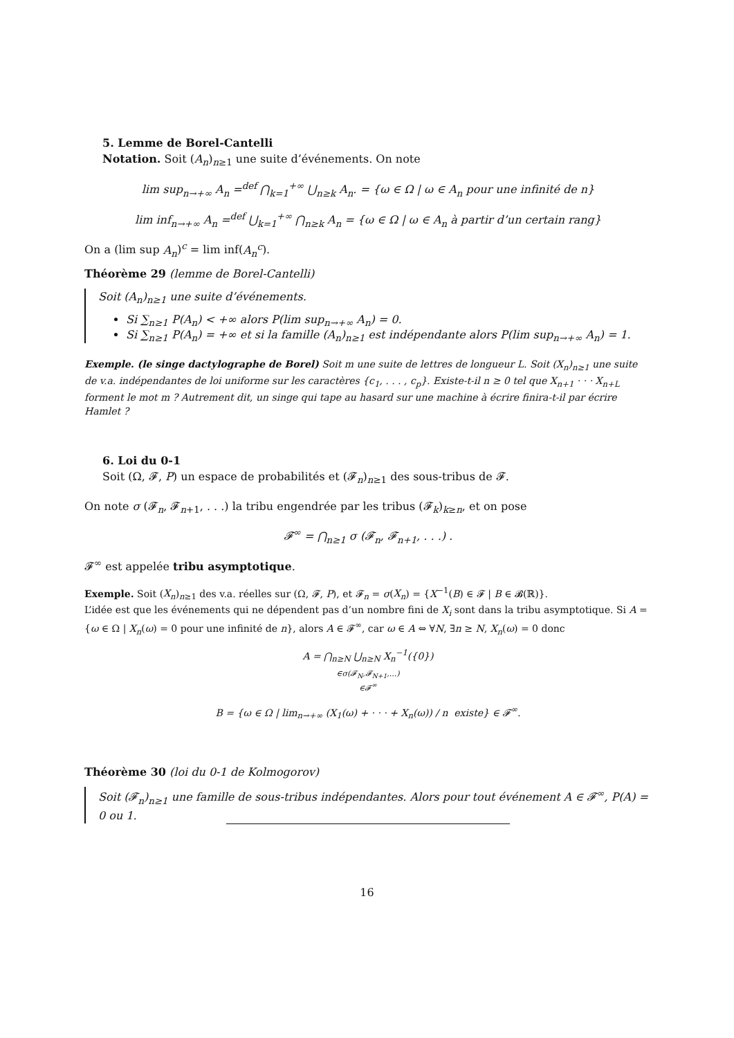5. Lemme de Borel-Cantelli
Notation. Soit (A<sub>n</sub>)<sub>n≥1</sub> une suite d’événements. On note
lim sup<sub>n→+∞</sub> A<sub>n</sub> =<sup>def</sup> ⋂<sub>k=1</sub><sup>+∞</sup> ⋃<sub>n≥k</sub> A<sub>n</sub>. = {ω ∈ Ω | ω ∈ A<sub>n</sub> pour une infinité de n}
lim inf<sub>n→+∞</sub> A<sub>n</sub> =<sup>def</sup> ⋃<sub>k=1</sub><sup>+∞</sup> ⋂<sub>n≥k</sub> A<sub>n</sub> = {ω ∈ Ω | ω ∈ A<sub>n</sub> à partir d’un certain rang}
On a (lim sup A<sub>n</sub>)<sup>c</sup> = lim inf(A<sub>n</sub><sup>c</sup>).
Théorème 29 (lemme de Borel-Cantelli)
Soit (A<sub>n</sub>)<sub>n≥1</sub> une suite d’événements.
Si ∑<sub>n≥1</sub> P(A<sub>n</sub>) < +∞ alors P(lim sup<sub>n→+∞</sub> A<sub>n</sub>) = 0.
Si ∑<sub>n≥1</sub> P(A<sub>n</sub>) = +∞ et si la famille (A<sub>n</sub>)<sub>n≥1</sub> est indépendante alors P(lim sup<sub>n→+∞</sub> A<sub>n</sub>) = 1.
Exemple. (le singe dactylographe de Borel) Soit m une suite de lettres de longueur L. Soit (X<sub>n</sub>)<sub>n≥1</sub> une suite de v.a. indépendantes de loi uniforme sur les caractères {c<sub>1</sub>, . . . , c<sub>p</sub>}. Existe-t-il n ≥ 0 tel que X<sub>n+1</sub> · · · X<sub>n+L</sub> forment le mot m ? Autrement dit, un singe qui tape au hasard sur une machine à écrire finira-t-il par écrire Hamlet ?
6. Loi du 0-1
Soit (Ω, 𝓕, P) un espace de probabilités et (𝓕<sub>n</sub>)<sub>n≥1</sub> des sous-tribus de 𝓕.
On note σ (𝓕<sub>n</sub>, 𝓕<sub>n+1</sub>, . . .) la tribu engendrée par les tribus (𝓕<sub>k</sub>)<sub>k≥n</sub>, et on pose
𝓕<sup>∞</sup> = ⋂<sub>n≥1</sub> σ (𝓕<sub>n</sub>, 𝓕<sub>n+1</sub>, . . .) .
𝓕<sup>∞</sup> est appelée tribu asymptotique.
Exemple. Soit (X<sub>n</sub>)<sub>n≥1</sub> des v.a. réelles sur (Ω, 𝓕, P), et 𝓕<sub>n</sub> = σ(X<sub>n</sub>) = {X<sup>−1</sup>(B) ∈ 𝓕 | B ∈ 𝓑(ℝ)}.
L’idée est que les événements qui ne dépendent pas d’un nombre fini de X<sub>i</sub> sont dans la tribu asymptotique. Si A = {ω ∈ Ω | X<sub>n</sub>(ω) = 0 pour une infinité de n}, alors A ∈ 𝓕<sup>∞</sup>, car ω ∈ A ⇔ ∀N, ∃n ≥ N, X<sub>n</sub>(ω) = 0 donc
A = ⋂<sub>n≥N</sub> ⋃<sub>n≥N</sub> X<sub>n</sub><sup>−1</sup>({0})
∈σ(𝓕<sub>N</sub>,𝓕<sub>N+1</sub>,...)
∈𝓕<sup>∞</sup>
B = {ω ∈ Ω | lim<sub>n→+∞</sub> (X<sub>1</sub>(ω) + · · · + X<sub>n</sub>(ω)) / n existe} ∈ 𝓕<sup>∞</sup>.
Théorème 30 (loi du 0-1 de Kolmogorov)
Soit (𝓕<sub>n</sub>)<sub>n≥1</sub> une famille de sous-tribus indépendantes. Alors pour tout événement A ∈ 𝓕<sup>∞</sup>, P(A) = 0 ou 1.
16